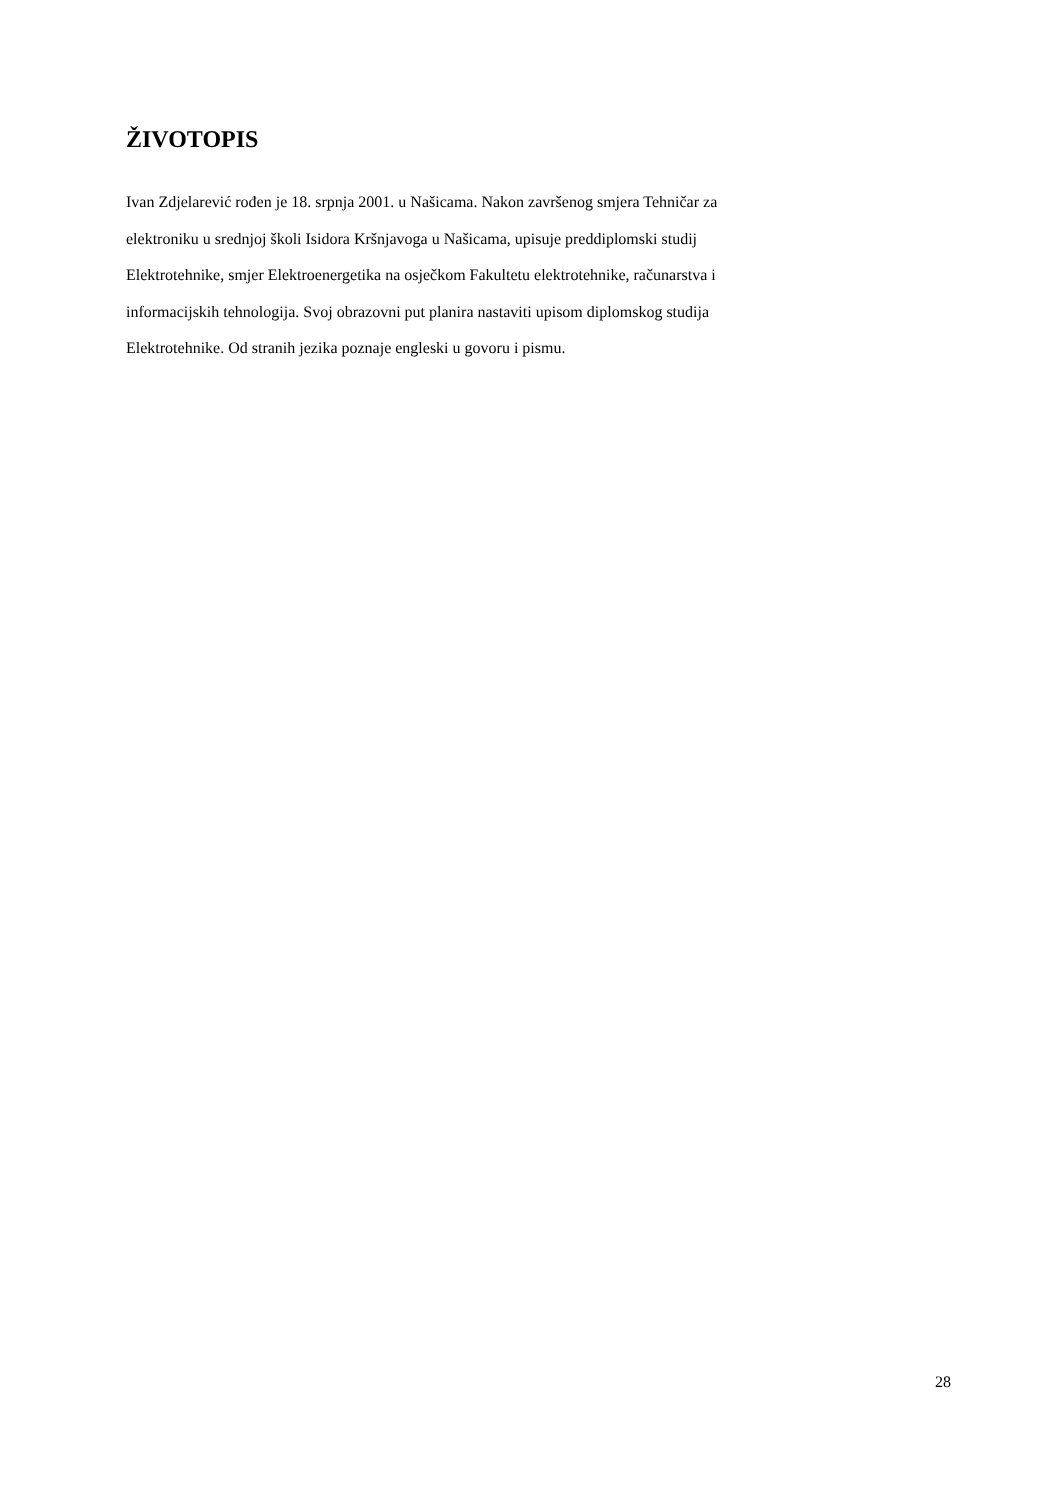ŽIVOTOPIS
Ivan Zdjelarević rođen je 18. srpnja 2001. u Našicama. Nakon završenog smjera Tehničar za
elektroniku u srednjoj školi Isidora Kršnjavoga u Našicama, upisuje preddiplomski studij
Elektrotehnike, smjer Elektroenergetika na osječkom Fakultetu elektrotehnike, računarstva i
informacijskih tehnologija. Svoj obrazovni put planira nastaviti upisom diplomskog studija
Elektrotehnike. Od stranih jezika poznaje engleski u govoru i pismu.
28